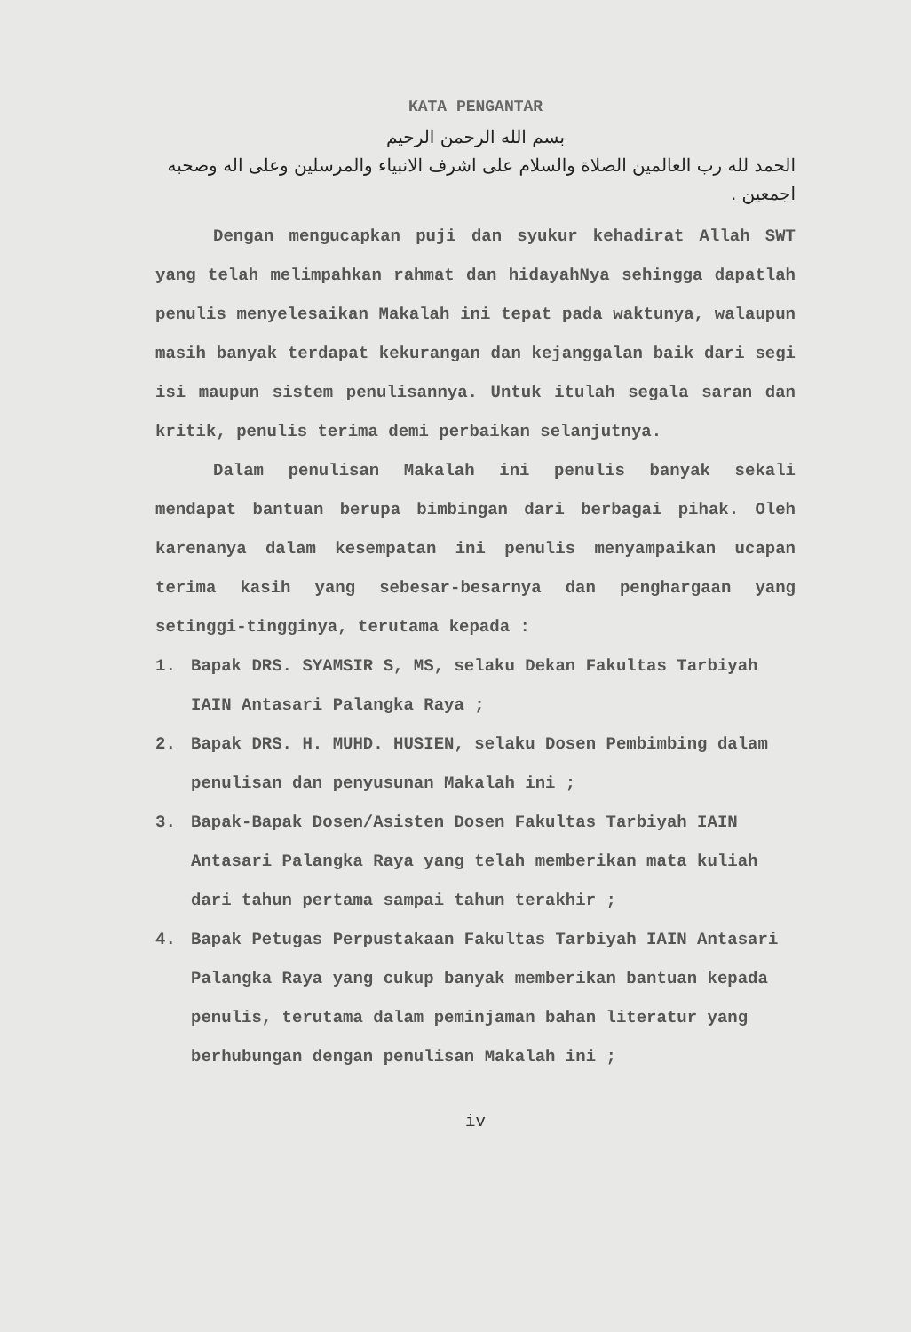KATA PENGANTAR
بسم الله الرحمن الرحيم
الحمد لله رب العالمين الصلاة والسلام على اشرف الانبياء والمرسلين وعلى اله وصحبه اجمعين .
Dengan mengucapkan puji dan syukur kehadirat Allah SWT yang telah melimpahkan rahmat dan hidayahNya sehingga dapatlah penulis menyelesaikan Makalah ini tepat pada waktunya, walaupun masih banyak terdapat kekurangan dan kejanggalan baik dari segi isi maupun sistem penulisannya. Untuk itulah segala saran dan kritik, penulis terima demi perbaikan selanjutnya.
Dalam penulisan Makalah ini penulis banyak sekali mendapat bantuan berupa bimbingan dari berbagai pihak. Oleh karenanya dalam kesempatan ini penulis menyampaikan ucapan terima kasih yang sebesar-besarnya dan penghargaan yang setinggi-tingginya, terutama kepada :
1. Bapak DRS. SYAMSIR S, MS, selaku Dekan Fakultas Tarbiyah IAIN Antasari Palangka Raya ;
2. Bapak DRS. H. MUHD. HUSIEN, selaku Dosen Pembimbing dalam penulisan dan penyusunan Makalah ini ;
3. Bapak-Bapak Dosen/Asisten Dosen Fakultas Tarbiyah IAIN Antasari Palangka Raya yang telah memberikan mata kuliah dari tahun pertama sampai tahun terakhir ;
4. Bapak Petugas Perpustakaan Fakultas Tarbiyah IAIN Antasari Palangka Raya yang cukup banyak memberikan bantuan kepada penulis, terutama dalam peminjaman bahan literatur yang berhubungan dengan penulisan Makalah ini ;
iv